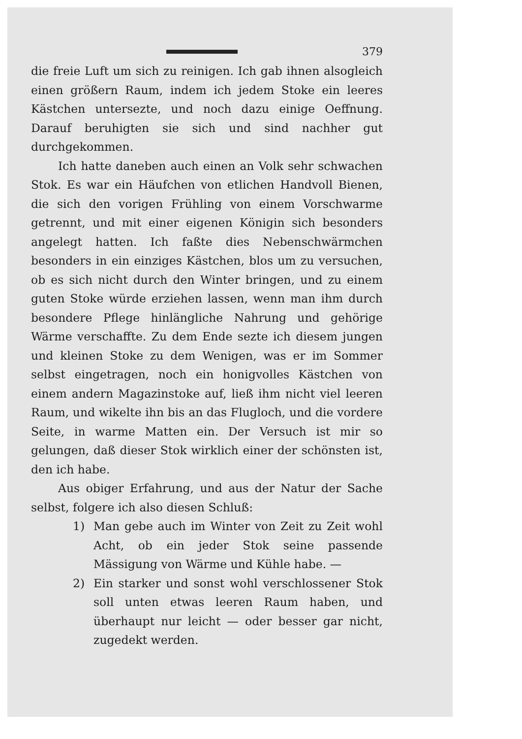379
die freie Luft um sich zu reinigen. Ich gab ihnen alsogleich einen größern Raum, indem ich jedem Stoke ein leeres Kästchen untersezte, und noch dazu einige Oeffnung. Darauf beruhigten sie sich und sind nachher gut durchgekommen.
Ich hatte daneben auch einen an Volk sehr schwachen Stok. Es war ein Häufchen von etlichen Handvoll Bienen, die sich den vorigen Frühling von einem Vorschwarme getrennt, und mit einer eigenen Königin sich besonders angelegt hatten. Ich faßte dies Nebenschwärmchen besonders in ein einziges Kästchen, blos um zu versuchen, ob es sich nicht durch den Winter bringen, und zu einem guten Stoke würde erziehen lassen, wenn man ihm durch besondere Pflege hinlängliche Nahrung und gehörige Wärme verschaffte. Zu dem Ende sezte ich diesem jungen und kleinen Stoke zu dem Wenigen, was er im Sommer selbst eingetragen, noch ein honigvolles Kästchen von einem andern Magazinstoke auf, ließ ihm nicht viel leeren Raum, und wikelte ihn bis an das Flugloch, und die vordere Seite, in warme Matten ein. Der Versuch ist mir so gelungen, daß dieser Stok wirklich einer der schönsten ist, den ich habe.
Aus obiger Erfahrung, und aus der Natur der Sache selbst, folgere ich also diesen Schluß:
1) Man gebe auch im Winter von Zeit zu Zeit wohl Acht, ob ein jeder Stok seine passende Mässigung von Wärme und Kühle habe. —
2) Ein starker und sonst wohl verschlossener Stok soll unten etwas leeren Raum haben, und überhaupt nur leicht — oder besser gar nicht, zugedekt werden.